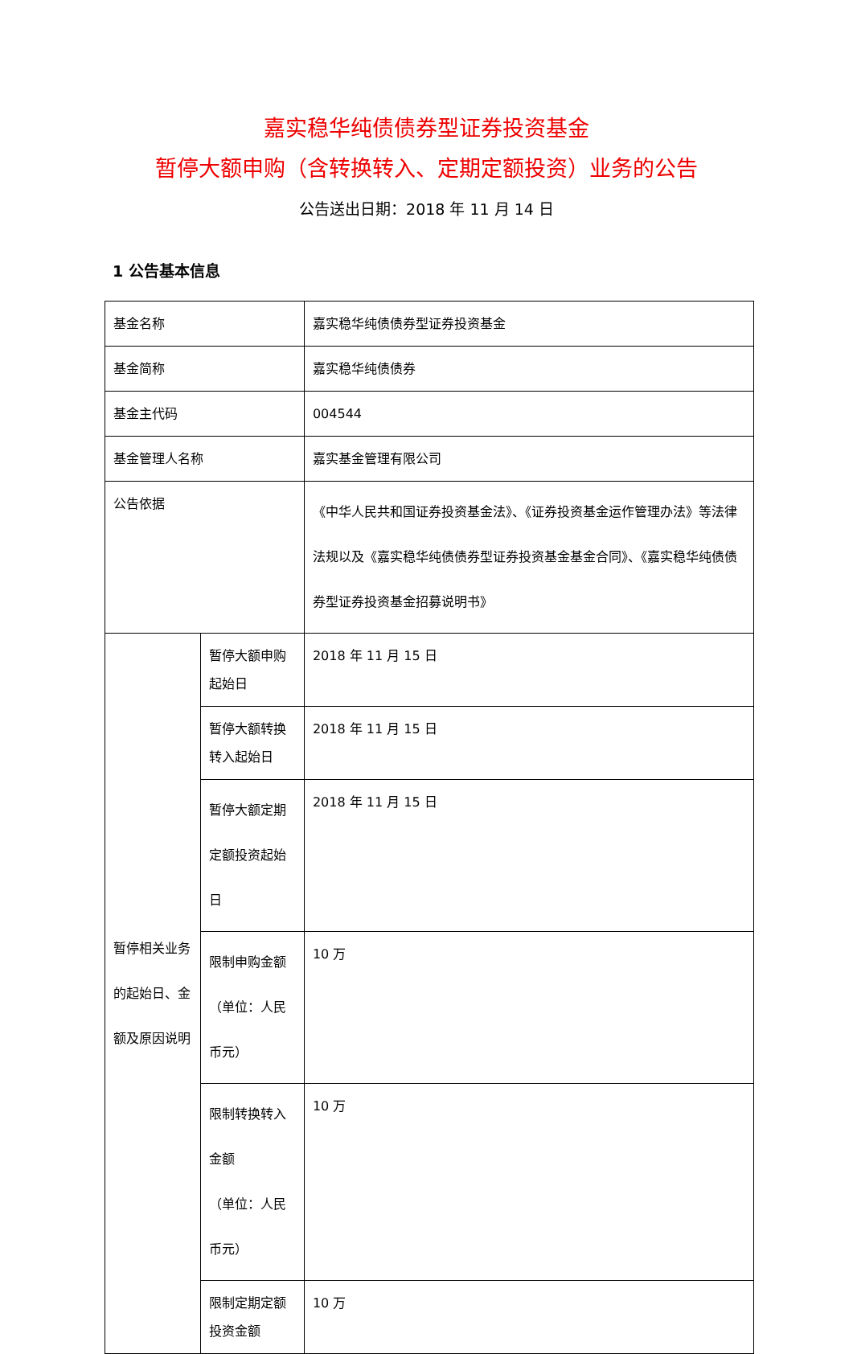嘉实稳华纯债债券型证券投资基金
暂停大额申购（含转换转入、定期定额投资）业务的公告
公告送出日期：2018 年 11 月 14 日
1 公告基本信息
| 基金名称 | | 嘉实稳华纯债债券型证券投资基金 |
| 基金简称 | | 嘉实稳华纯债债券 |
| 基金主代码 | | 004544 |
| 基金管理人名称 | | 嘉实基金管理有限公司 |
| 公告依据 | | 《中华人民共和国证券投资基金法》、《证券投资基金运作管理办法》等法律法规以及《嘉实稳华纯债债券型证券投资基金基金合同》、《嘉实稳华纯债债券型证券投资基金招募说明书》 |
| 暂停相关业务的起始日、金额及原因说明 | 暂停大额申购起始日 | 2018 年 11 月 15 日 |
| | 暂停大额转换转入起始日 | 2018 年 11 月 15 日 |
| | 暂停大额定期定额投资起始日 | 2018 年 11 月 15 日 |
| | 限制申购金额 （单位：人民币元） | 10 万 |
| | 限制转换转入金额 （单位：人民币元） | 10 万 |
| | 限制定期定额投资金额 | 10 万 |